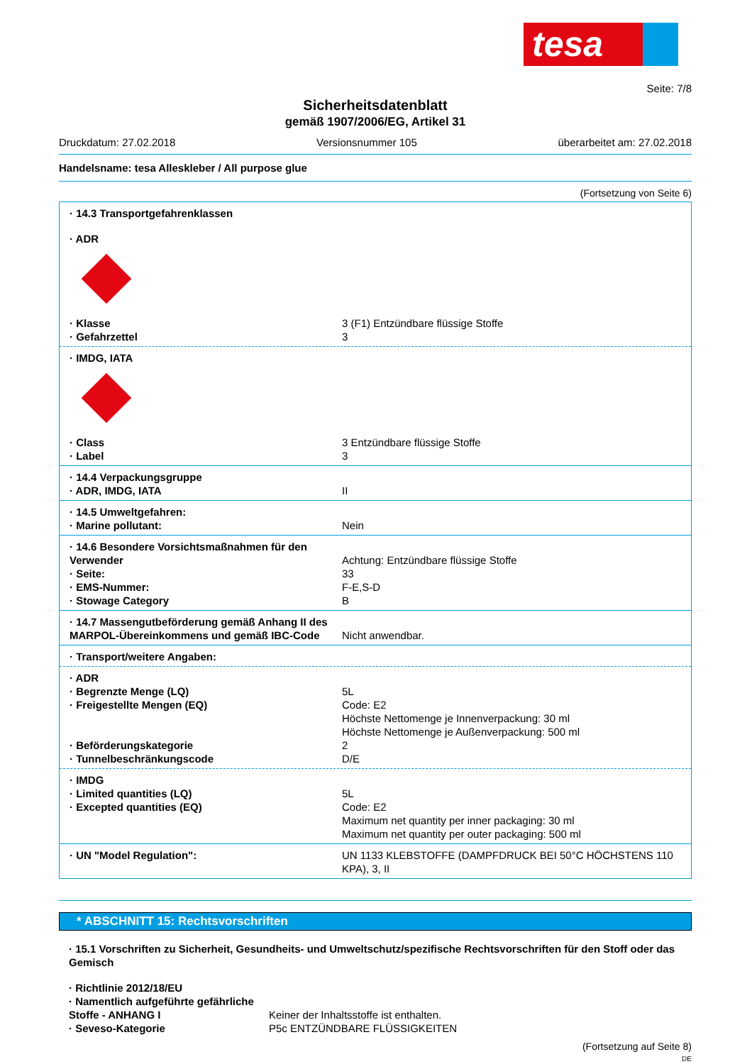tesa
Seite: 7/8
Sicherheitsdatenblatt
gemäß 1907/2006/EG, Artikel 31
Druckdatum: 27.02.2018 Versionsnummer 105 überarbeitet am: 27.02.2018
Handelsname: tesa Alleskleber / All purpose glue
(Fortsetzung von Seite 6)
· 14.3 Transportgefahrenklassen
· ADR
· Klasse 3 (F1) Entzündbare flüssige Stoffe
· Gefahrzettel 3
· IMDG, IATA
· Class 3 Entzündbare flüssige Stoffe
· Label 3
· 14.4 Verpackungsgruppe
· ADR, IMDG, IATA II
· 14.5 Umweltgefahren:
· Marine pollutant: Nein
· 14.6 Besondere Vorsichtsmaßnahmen für den Verwender
Achtung: Entzündbare flüssige Stoffe
· Seite: 33
· EMS-Nummer: F-E,S-D
· Stowage Category B
· 14.7 Massengutbeförderung gemäß Anhang II des MARPOL-Übereinkommens und gemäß IBC-Code
Nicht anwendbar.
· Transport/weitere Angaben:
· ADR
· Begrenzte Menge (LQ) 5L
· Freigestellte Mengen (EQ) Code: E2
Höchste Nettomenge je Innenverpackung: 30 ml
Höchste Nettomenge je Außenverpackung: 500 ml
· Beförderungskategorie 2
· Tunnelbeschränkungscode D/E
· IMDG
· Limited quantities (LQ) 5L
· Excepted quantities (EQ) Code: E2
Maximum net quantity per inner packaging: 30 ml
Maximum net quantity per outer packaging: 500 ml
· UN "Model Regulation": UN 1133 KLEBSTOFFE (DAMPFDRUCK BEI 50°C HÖCHSTENS 110 KPA), 3, II
* ABSCHNITT 15: Rechtsvorschriften
· 15.1 Vorschriften zu Sicherheit, Gesundheits- und Umweltschutz/spezifische Rechtsvorschriften für den Stoff oder das Gemisch
· Richtlinie 2012/18/EU
· Namentlich aufgeführte gefährliche Stoffe - ANHANG I
Keiner der Inhaltsstoffe ist enthalten.
· Seveso-Kategorie P5c ENTZÜNDBARE FLÜSSIGKEITEN
(Fortsetzung auf Seite 8)
DE